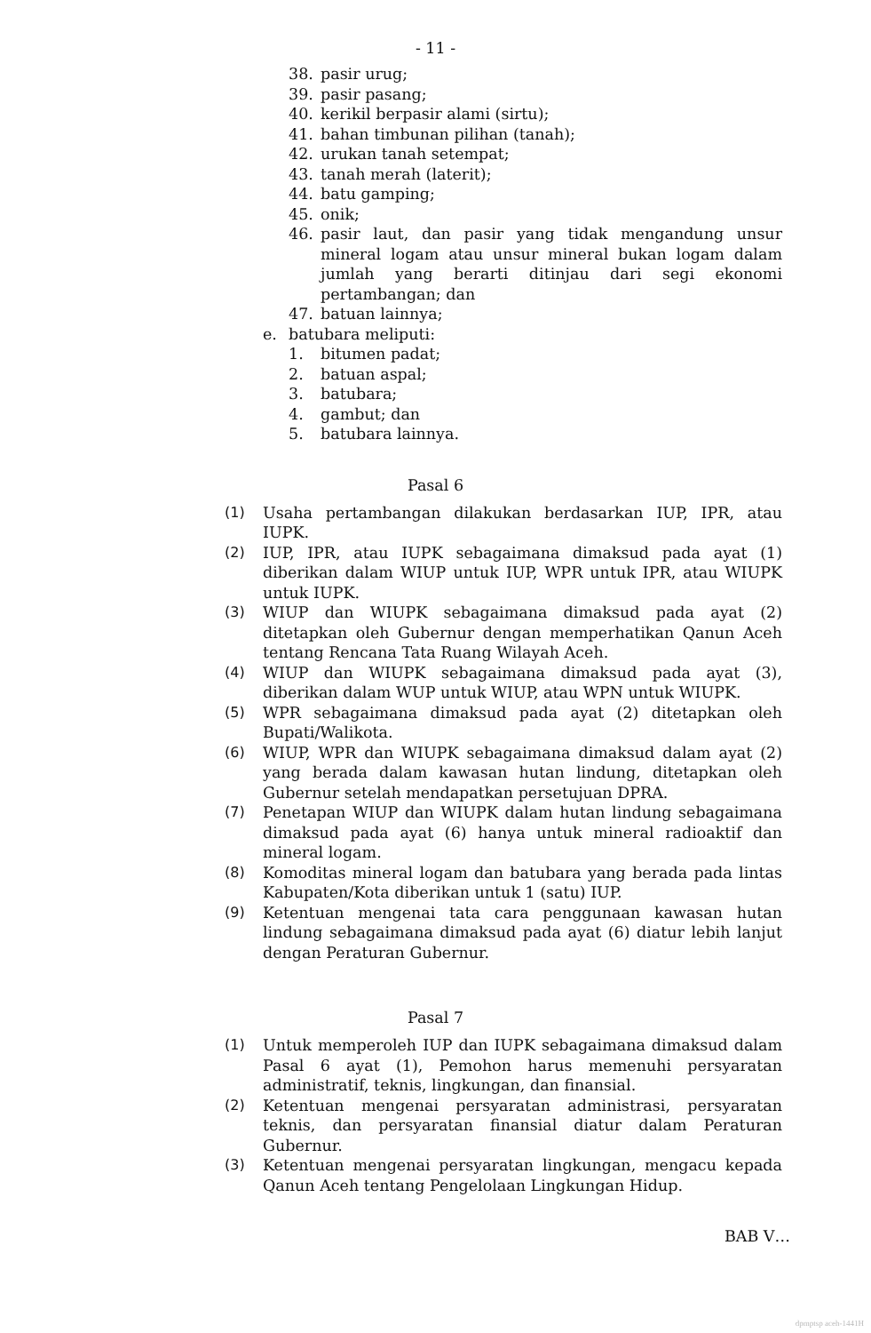- 11 -
38. pasir urug;
39. pasir pasang;
40. kerikil berpasir alami (sirtu);
41. bahan timbunan pilihan (tanah);
42. urukan tanah setempat;
43. tanah merah (laterit);
44. batu gamping;
45. onik;
46. pasir laut, dan pasir yang tidak mengandung unsur mineral logam atau unsur mineral bukan logam dalam jumlah yang berarti ditinjau dari segi ekonomi pertambangan; dan
47. batuan lainnya;
e. batubara meliputi:
1. bitumen padat;
2. batuan aspal;
3. batubara;
4. gambut; dan
5. batubara lainnya.
Pasal 6
(1) Usaha pertambangan dilakukan berdasarkan IUP, IPR, atau IUPK.
(2) IUP, IPR, atau IUPK sebagaimana dimaksud pada ayat (1) diberikan dalam WIUP untuk IUP, WPR untuk IPR, atau WIUPK untuk IUPK.
(3) WIUP dan WIUPK sebagaimana dimaksud pada ayat (2) ditetapkan oleh Gubernur dengan memperhatikan Qanun Aceh tentang Rencana Tata Ruang Wilayah Aceh.
(4) WIUP dan WIUPK sebagaimana dimaksud pada ayat (3), diberikan dalam WUP untuk WIUP, atau WPN untuk WIUPK.
(5) WPR sebagaimana dimaksud pada ayat (2) ditetapkan oleh Bupati/Walikota.
(6) WIUP, WPR dan WIUPK sebagaimana dimaksud dalam ayat (2) yang berada dalam kawasan hutan lindung, ditetapkan oleh Gubernur setelah mendapatkan persetujuan DPRA.
(7) Penetapan WIUP dan WIUPK dalam hutan lindung sebagaimana dimaksud pada ayat (6) hanya untuk mineral radioaktif dan mineral logam.
(8) Komoditas mineral logam dan batubara yang berada pada lintas Kabupaten/Kota diberikan untuk 1 (satu) IUP.
(9) Ketentuan mengenai tata cara penggunaan kawasan hutan lindung sebagaimana dimaksud pada ayat (6) diatur lebih lanjut dengan Peraturan Gubernur.
Pasal 7
(1) Untuk memperoleh IUP dan IUPK sebagaimana dimaksud dalam Pasal 6 ayat (1), Pemohon harus memenuhi persyaratan administratif, teknis, lingkungan, dan finansial.
(2) Ketentuan mengenai persyaratan administrasi, persyaratan teknis, dan persyaratan finansial diatur dalam Peraturan Gubernur.
(3) Ketentuan mengenai persyaratan lingkungan, mengacu kepada Qanun Aceh tentang Pengelolaan Lingkungan Hidup.
BAB V…
dpmptsp aceh-1441H